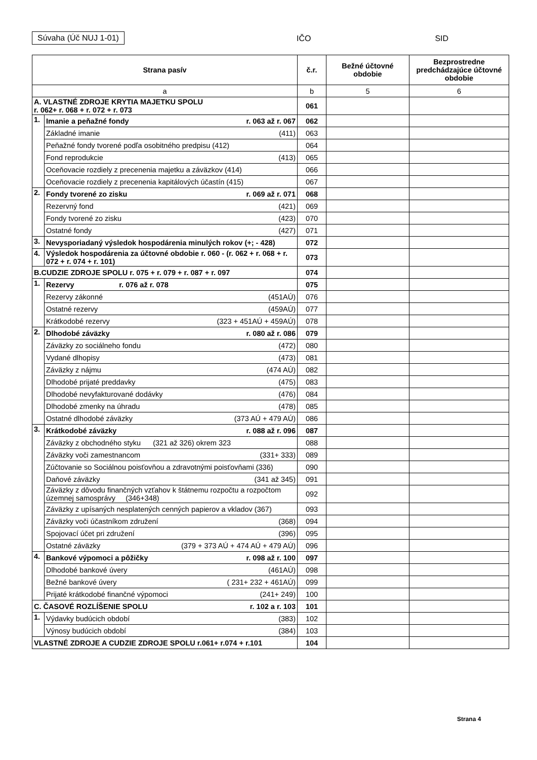Súvaha (Úč NUJ 1-01) IČO SID
| Strana pasív | | č.r. | Bežné účtovné obdobie | Bezprostredne predchádzajúce účtovné obdobie |
| --- | --- | --- | --- | --- |
| a | | b | 5 | 6 |
| A. VLASTNÉ ZDROJE KRYTIA MAJETKU SPOLU r. 062+ r. 068 + r. 072 + r. 073 | | 061 | | |
| 1. | Imanie a peňažné fondy r. 063 až r. 067 | 062 | | |
| | Základné imanie (411) | 063 | | |
| | Peňažné fondy tvorené podľa osobitného predpisu (412) | 064 | | |
| | Fond reprodukcie (413) | 065 | | |
| | Oceňovacie rozdiely z precenenia majetku a záväzkov (414) | 066 | | |
| | Oceňovacie rozdiely z precenenia kapitálových účastín (415) | 067 | | |
| 2. | Fondy tvorené zo zisku r. 069 až r. 071 | 068 | | |
| | Rezervný fond (421) | 069 | | |
| | Fondy tvorené zo zisku (423) | 070 | | |
| | Ostatné fondy (427) | 071 | | |
| 3. | Nevysporiadaný výsledok hospodárenia minulých rokov (+; - 428) | 072 | | |
| 4. | Výsledok hospodárenia za účtovné obdobie r. 060 - (r. 062 + r. 068 + r. 072 + r. 074 + r. 101) | 073 | | |
| B.CUDZIE ZDROJE SPOLU r. 075 + r. 079 + r. 087 + r. 097 | | 074 | | |
| 1. | Rezervy r. 076 až r. 078 | 075 | | |
| | Rezervy zákonné (451AÚ) | 076 | | |
| | Ostatné rezervy (459AÚ) | 077 | | |
| | Krátkodobé rezervy (323 + 451AÚ + 459AÚ) | 078 | | |
| 2. | Dlhodobé záväzky r. 080 až r. 086 | 079 | | |
| | Záväzky zo sociálneho fondu (472) | 080 | | |
| | Vydané dlhopisy (473) | 081 | | |
| | Záväzky z nájmu (474 AÚ) | 082 | | |
| | Dlhodobé prijaté preddavky (475) | 083 | | |
| | Dlhodobé nevyfakturované dodávky (476) | 084 | | |
| | Dlhodobé zmenky na úhradu (478) | 085 | | |
| | Ostatné dlhodobé záväzky (373 AÚ + 479 AÚ) | 086 | | |
| 3. | Krátkodobé záväzky r. 088 až r. 096 | 087 | | |
| | Záväzky z obchodného styku (321 až 326) okrem 323 | 088 | | |
| | Záväzky voči zamestnancom (331+ 333) | 089 | | |
| | Zúčtovanie so Sociálnou poisťovňou a zdravotnými poisťovňami (336) | 090 | | |
| | Daňové záväzky (341 až 345) | 091 | | |
| | Záväzky z dôvodu finančných vzťahov k štátnemu rozpočtu a rozpočtom územnej samosprávy (346+348) | 092 | | |
| | Záväzky z upísaných nesplatených cenných papierov a vkladov (367) | 093 | | |
| | Záväzky voči účastníkom združení (368) | 094 | | |
| | Spojovací účet pri združení (396) | 095 | | |
| | Ostatné záväzky (379 + 373 AÚ + 474 AÚ + 479 AÚ) | 096 | | |
| 4. | Bankové výpomoci a pôžičky r. 098 až r. 100 | 097 | | |
| | Dlhodobé bankové úvery (461AÚ) | 098 | | |
| | Bežné bankové úvery ( 231+ 232 + 461AÚ) | 099 | | |
| | Prijaté krátkodobé finančné výpomoci (241+ 249) | 100 | | |
| C. ČASOVÉ ROZLÍŠENIE SPOLU r. 102 a r. 103 | | 101 | | |
| 1. | Výdavky budúcich období (383) | 102 | | |
| | Výnosy budúcich období (384) | 103 | | |
| VLASTNÉ ZDROJE A CUDZIE ZDROJE SPOLU r.061+ r.074 + r.101 | | 104 | | |
Strana 4